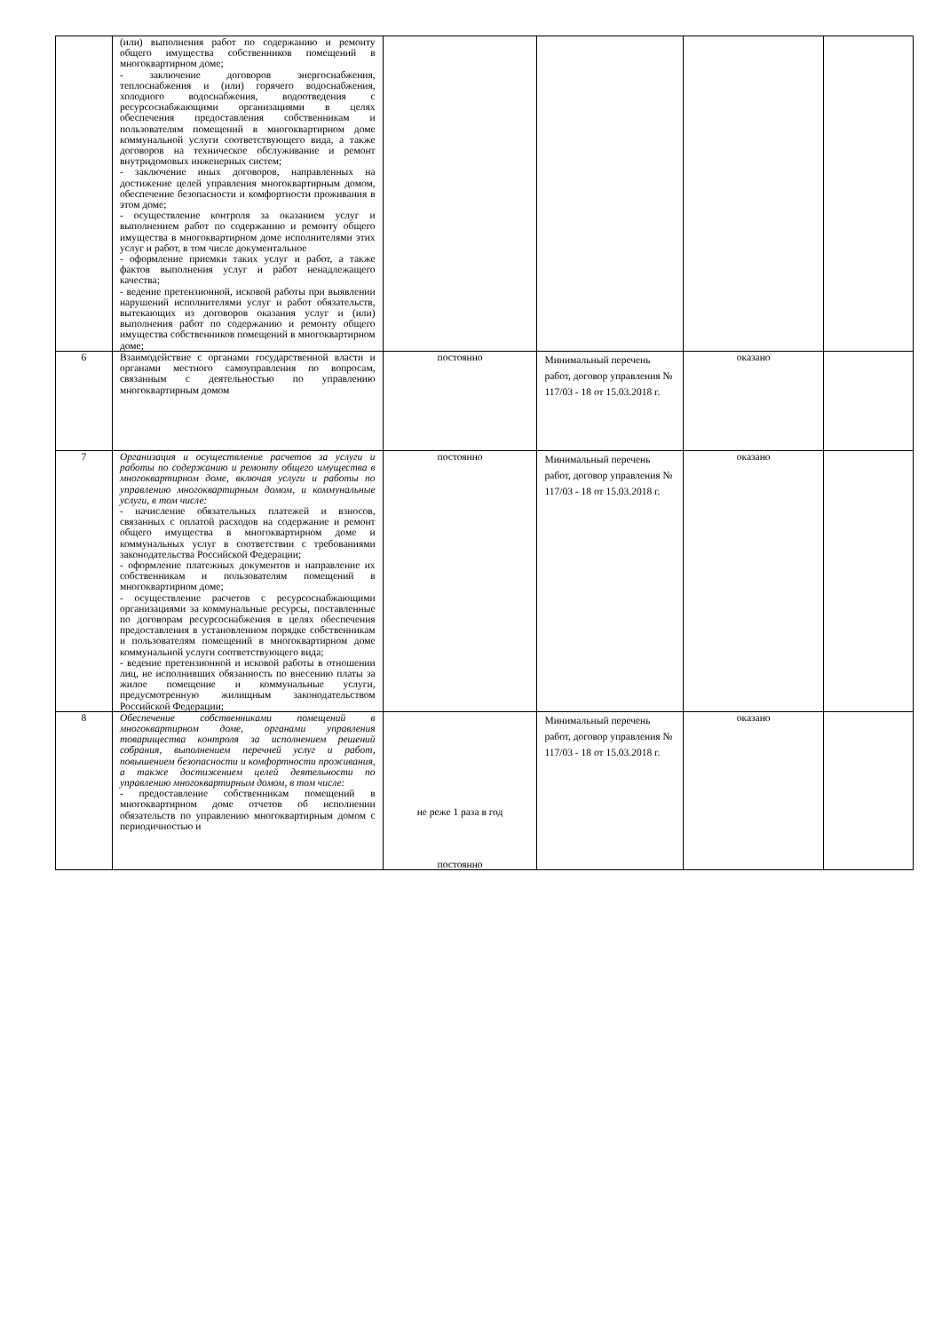| | (или) выполнения работ по содержанию и ремонту общего имущества собственников помещений в многоквартирном доме; - заключение договоров энергоснабжения, теплоснабжения и (или) горячего водоснабжения, холодного водоснабжения, водоотведения с ресурсоснабжающими организациями в целях обеспечения предоставления собственникам и пользователям помещений в многоквартирном доме коммунальной услуги соответствующего вида, а также договоров на техническое обслуживание и ремонт внутридомовых инженерных систем; - заключение иных договоров, направленных на достижение целей управления многоквартирным домом, обеспечение безопасности и комфортности проживания в этом доме; - осуществление контроля за оказанием услуг и выполнением работ по содержанию и ремонту общего имущества в многоквартирном доме исполнителями этих услуг и работ, в том числе документальное - оформление приемки таких услуг и работ, а также фактов выполнения услуг и работ ненадлежащего качества; - ведение претензионной, исковой работы при выявлении нарушений исполнителями услуг и работ обязательств, вытекающих из договоров оказания услуг и (или) выполнения работ по содержанию и ремонту общего имущества собственников помещений в многоквартирном доме; | | | | |
| 6 | Взаимодействие с органами государственной власти и органами местного самоуправления по вопросам, связанным с деятельностью по управлению многоквартирным домом | постоянно | Минимальный перечень работ, договор управления № 117/03 - 18 от 15.03.2018 г. | оказано | |
| 7 | Организация и осуществление расчетов за услуги и работы по содержанию и ремонту общего имущества в многоквартирном доме, включая услуги и работы по управлению многоквартирным домом, и коммунальные услуги, в том числе: - начисление обязательных платежей и взносов, связанных с оплатой расходов на содержание и ремонт общего имущества в многоквартирном доме и коммунальных услуг в соответствии с требованиями законодательства Российской Федерации; - оформление платежных документов и направление их собственникам и пользователям помещений в многоквартирном доме; - осуществление расчетов с ресурсоснабжающими организациями за коммунальные ресурсы, поставленные по договорам ресурсоснабжения в целях обеспечения предоставления в установленном порядке собственникам и пользователям помещений в многоквартирном доме коммунальной услуги соответствующего вида; - ведение претензионной и исковой работы в отношении лиц, не исполнивших обязанность по внесению платы за жилое помещение и коммунальные услуги, предусмотренную жилищным законодательством Российской Федерации; | постоянно | Минимальный перечень работ, договор управления № 117/03 - 18 от 15.03.2018 г. | оказано | |
| 8 | Обеспечение собственниками помещений в многоквартирном доме, органами управления товарищества контроля за исполнением решений собрания, выполнением перечней услуг и работ, повышением безопасности и комфортности проживания, а также достижением целей деятельности по управлению многоквартирным домом, в том числе: - предоставление собственникам помещений в многоквартирном доме отчетов об исполнении обязательств по управлению многоквартирным домом с периодичностью и | не реже 1 раза в год постоянно | Минимальный перечень работ, договор управления № 117/03 - 18 от 15.03.2018 г. | оказано | |